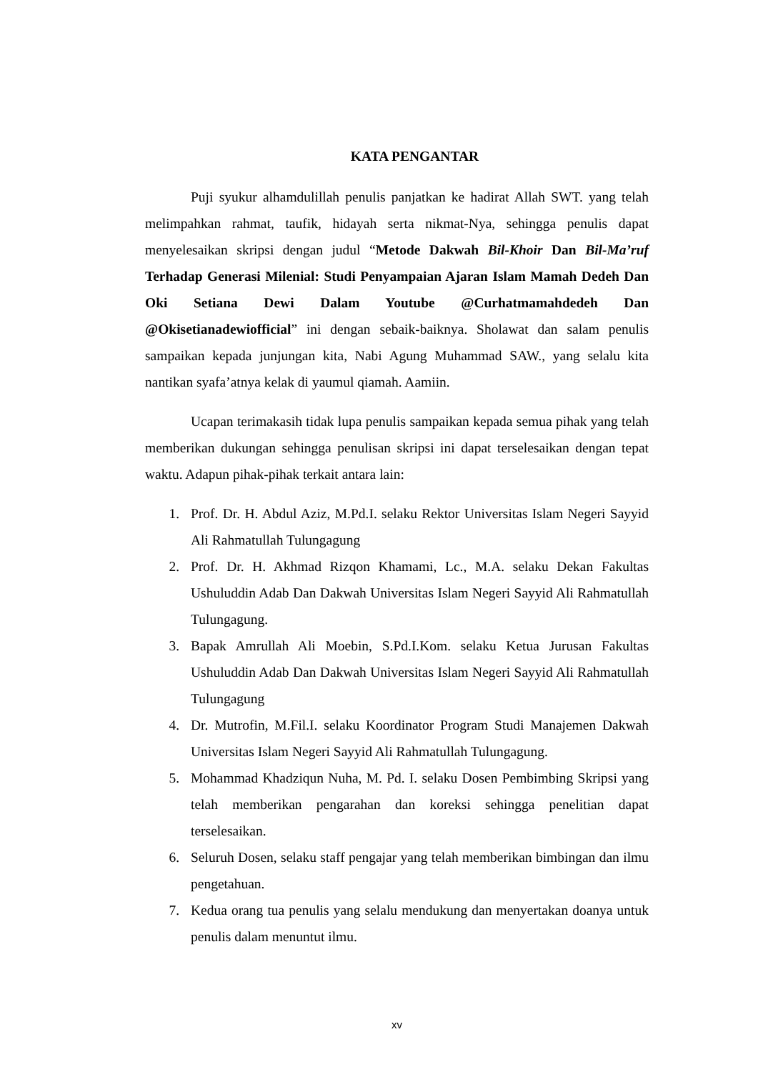KATA PENGANTAR
Puji syukur alhamdulillah penulis panjatkan ke hadirat Allah SWT. yang telah melimpahkan rahmat, taufik, hidayah serta nikmat-Nya, sehingga penulis dapat menyelesaikan skripsi dengan judul “Metode Dakwah Bil-Khoir Dan Bil-Ma’ruf Terhadap Generasi Milenial: Studi Penyampaian Ajaran Islam Mamah Dedeh Dan Oki Setiana Dewi Dalam Youtube @Curhatmamahdedeh Dan @Okisetianadewiofficial” ini dengan sebaik-baiknya. Sholawat dan salam penulis sampaikan kepada junjungan kita, Nabi Agung Muhammad SAW., yang selalu kita nantikan syafa’atnya kelak di yaumul qiamah. Aamiin.
Ucapan terimakasih tidak lupa penulis sampaikan kepada semua pihak yang telah memberikan dukungan sehingga penulisan skripsi ini dapat terselesaikan dengan tepat waktu. Adapun pihak-pihak terkait antara lain:
1. Prof. Dr. H. Abdul Aziz, M.Pd.I. selaku Rektor Universitas Islam Negeri Sayyid Ali Rahmatullah Tulungagung
2. Prof. Dr. H. Akhmad Rizqon Khamami, Lc., M.A. selaku Dekan Fakultas Ushuluddin Adab Dan Dakwah Universitas Islam Negeri Sayyid Ali Rahmatullah Tulungagung.
3. Bapak Amrullah Ali Moebin, S.Pd.I.Kom. selaku Ketua Jurusan Fakultas Ushuluddin Adab Dan Dakwah Universitas Islam Negeri Sayyid Ali Rahmatullah Tulungagung
4. Dr. Mutrofin, M.Fil.I. selaku Koordinator Program Studi Manajemen Dakwah Universitas Islam Negeri Sayyid Ali Rahmatullah Tulungagung.
5. Mohammad Khadziqun Nuha, M. Pd. I. selaku Dosen Pembimbing Skripsi yang telah memberikan pengarahan dan koreksi sehingga penelitian dapat terselesaikan.
6. Seluruh Dosen, selaku staff pengajar yang telah memberikan bimbingan dan ilmu pengetahuan.
7. Kedua orang tua penulis yang selalu mendukung dan menyertakan doanya untuk penulis dalam menuntut ilmu.
xv